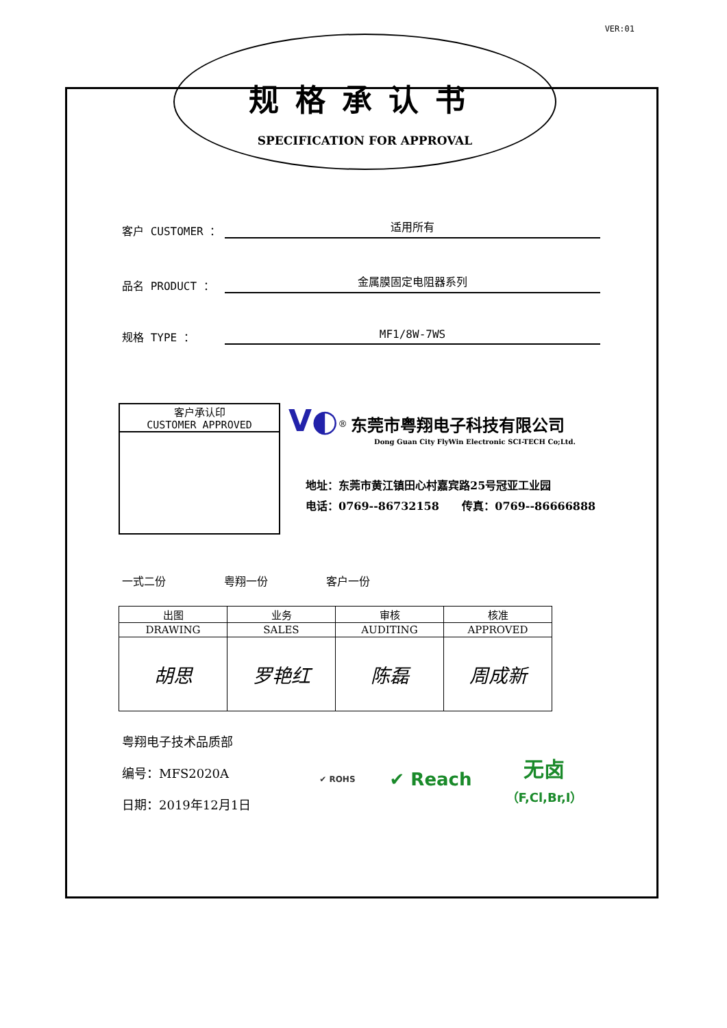VER:01
规格承认书
SPECIFICATION FOR APPROVAL
客户 CUSTOMER ： 适用所有
品名 PRODUCT ： 金属膜固定电阻器系列
规格 TYPE ： MF1/8W-7WS
客户承认印
CUSTOMER APPROVED
V◐<sup>®</sup> 东莞市粤翔电子科技有限公司
Dong Guan City FlyWin Electronic SCI-TECH Co;Ltd.
地址：东莞市黄江镇田心村嘉宾路25号冠亚工业园
电话：0769--86732158 传真：0769--86666888
一式二份 粤翔一份 客户一份
| 出图 | 业务 | 审核 | 核准 |
| --- | --- | --- | --- |
| DRAWING | SALES | AUDITING | APPROVED |
| 胡思 | 罗艳红 | 陈磊 | 周成新 |
粤翔电子技术品质部
编号：MFS2020A
日期：2019年12月1日
✔ ROHS ✔ Reach 无卤
（F,Cl,Br,I）